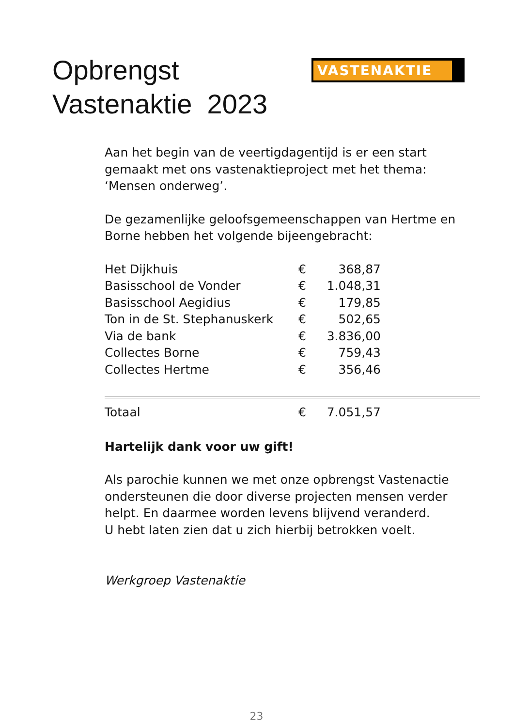Opbrengst
Vastenaktie 2023
VASTENAKTIE
Aan het begin van de veertigdagentijd is er een start gemaakt met ons vastenaktieproject met het thema: ‘Mensen onderweg’.
De gezamenlijke geloofsgemeenschappen van Hertme en Borne hebben het volgende bijeengebracht:
| Het Dijkhuis | € | 368,87 | |
| Basisschool de Vonder | € | 1.048,31 | |
| Basisschool Aegidius | € | 179,85 | |
| Ton in de St. Stephanuskerk | € | 502,65 | |
| Via de bank | € | 3.836,00 | |
| Collectes Borne | € | 759,43 | |
| Collectes Hertme | € | 356,46 | |
| Totaal | € | 7.051,57 | |
Hartelijk dank voor uw gift!
Als parochie kunnen we met onze opbrengst Vastenactie ondersteunen die door diverse projecten mensen verder helpt. En daarmee worden levens blijvend veranderd.
U hebt laten zien dat u zich hierbij betrokken voelt.
Werkgroep Vastenaktie
23